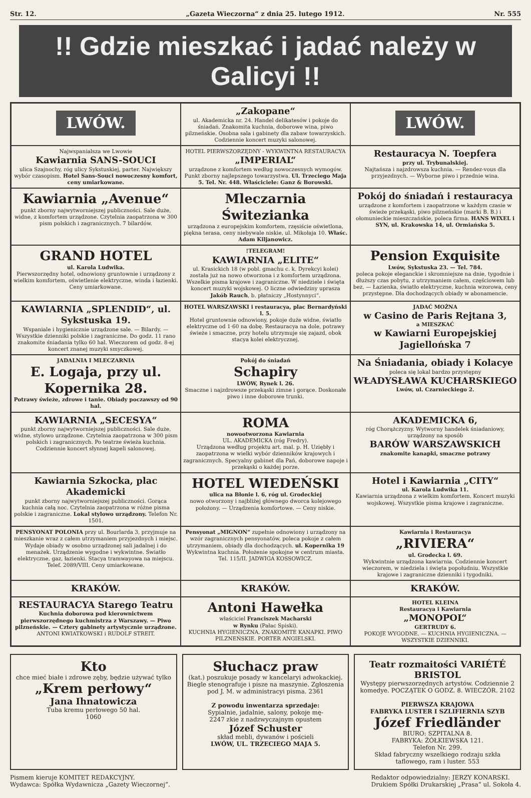Str. 12. „Gazeta Wieczorna“ z dnia 25. lutego 1912. Nr. 555
!! Gdzie mieszkać i jadać należy w Galicyi !!
| LWÓW. | „Zakopane“ ul. Akademicka nr. 24. Handel delikatesów i pokoje do śniadań. Znakomita kuchnia, doborowe wina, piwo pilzneńskie. Osobna sala i gabinety dla zabaw towarzyskich. Codziennie koncert muzyki salonowej. | LWÓW. |
| Najwspanialsza we Lwowie Kawiarnia SANS-SOUCI ulica Szajnochy, róg ulicy Sykstuskiej, parter. Największy wybór czasopism. Hotel Sans-Souci nowoczesny komfort, ceny umiarkowane. | HOTEL PIERWSZORZĘDNY - WYKWINTNA RESTAURACYA „IMPERIAL“ urządzone z komfortem według nowoczesnych wymogów. Punkt zborny najlepszego towarzystwa. Ul. Trzeciego Maja 5. Tel. Nr. 448. Właściciele: Ganz & Borowski. | Restauracya N. Toepfera przy ul. Trybunalskiej. Najtańsza i najzdrowsza kuchnia. — Rendez-vous dla przyjezdnych. — Wyborne piwo i przednie wina. |
| Kawiarnia „Avenue“ punkt zborny najwytworniejszej publiczności. Sale duże, widne, z komfortem urządzone. Czytelnia zaopatrzona w 300 pism polskich i zagranicznych. 7 bilardów. | Mleczarnia Świtezianka urządzona z europejskim komfortem, rzęsiście oświetlona, piękna terasa, ceny niebywale niskie, ul. Mikołaja 10. Właśc. Adam Kiljanowicz. | Pokój do śniadań i restauracya urządzone z komfortem i zaopatrzone w każdym czasie w świeże przekąski, piwo pilzneńskie (marki B. B.) i ołomunieckie mieszczańskie, poleca firma. HANS WIXEL i SYN, ul. Krakowska 14, ul. Ormiańska 5. |
| GRAND HOTEL ul. Karola Ludwika. Pierwszorzędny hotel, odnowiony gruntownie i urządzony z wielkim komfortem, oświetlenie elektryczne, winda i łazienki. Ceny umiarkowane. | !TELEGRAM! KAWIARNIA „ELITE“ ul. Krasickich 18 (w pobl. gmachu c. k. Dyrekcyi kolei) została już na nowo otworzona i z komfortem urządzona. Wszelkie pisma krajowe i zagraniczne. W niedziele i święta koncert muzyki wojskowej. O liczne odwiedziny uprasza Jakób Rauch , b. płatniczy „Hostynnyci“. | Pension Exquisite Lwów, Sykstuska 23. — Tel. 784. poleca pokoje eleganckie i skromniejsze na dnie, tygodnie i dłuższy czas pobytu, z utrzymaniem całem, częściowem lub bez. — Łazienka, światło elektryczne, kuchnia wzorowa, ceny przystępne. Dla dochodzących obiady w abonamencie. |
| KAWIARNIA „SPLENDID“, ul. Sykstuska 19. Wspaniale i hygienicznie urządzone sale. — Bilardy. — Wszystkie dzienniki polskie i zagraniczne. Do godz. 11 rano znakomite śniadania tylko 60 hal. Wieczorem od godz. 8-ej koncert znanej muzyki smyczkowej. | HOTEL WARSZAWSKI i restauracya, plac Bernardyński l. 5. Hotel gruntownie odnowiony, pokoje duże widne, światło elektryczne od 1·60 na dobę. Restauracya na dole, potrawy świeże i smaczne, przy hotelu utrzymuje się zajazd, obok stacya kolei elektrycznej. | JADAĆ MOŻNA w Casino de Paris Rejtana 3, a MIESZKAĆ w Kawiarni Europejskiej Jagiellońska 7 |
| JADALNIA I MLECZARNIA E. Logaja, przy ul. Kopernika 28. Potrawy świeże, zdrowe i tanie. Obiady poczawszy od 90 hal. | Pokój do śniadań Schapiry LWÓW, Rynek l. 26. Smaczne i najzdrowsze przekąski zimne i gorące. Doskonałe piwo i inne doborowe trunki. | Na Śniadania, obiady i Kolacye poleca się lokal bardzo przystępny WŁADYSŁAWA KUCHARSKIEGO Lwów, ul. Czarnieckiego 2. |
| KAWIARNIA „SECESYA“ punkt zborny najwytworniejszej publiczności. Sale duże, widne, stylowo urządzone. Czytelnia zaopatrzona w 300 pism polskich i zagranicznych. Po teatrze świeża kuchnia. Codziennie koncert słynnej kapeli salonowej. | ROMA nowootworzona Kawiarnia UL. AKADEMICKA (róg Fredry). Urządzona według projektu art. mal. p. H. Uziębły i zaopatrzona w wielki wybór dzienników krajowych i zagranicznych. Specyalny gabinet dla Pań, doborowe napoje i przekąski o każdej porze. | AKADEMICKA 6, róg Chorążczyzny. Wytworny handelek śniadaniowy, urządzony na sposób BARÓW WARSZAWSKICH znakomite kanapki, smaczne potrawy |
| Kawiarnia Szkocka, plac Akademicki punkt zborny najwytworniejszej publiczności. Gorąca kuchnia całą noc. Czytelnia zaopatrzona w różne pisma polskie i zagraniczne. Lokal stylowo urządzony. Telefon Nr. 1501. | HOTEL WIEDEŃSKI ulica na Błonie l. 6, róg ul. Grodeckiej nowo otworzony i najbliżej głównego dworca kolejowego położony. — Urządzenia komfortowe. — Ceny niskie. | Hotel i Kawiarnia „CITY“ ul. Karola Ludwika 11. Kawiarnia urządzona z wielkim komfortem. Koncert muzyki wojskowej. Wszystkie pisma krajowe i zagraniczne. |
| PENSYONAT POLONIA przy ul. Bourlarda 3, przyjmuje na mieszkanie wraz z całem utrzymaniem przyjezdnych i miejsc. Wydaje obiady w osobno urządzonej sali jadalnej i do menażek. Urządzenie wygodne i wykwintne. Światło elektryczne, gaz, łazienki. Stacya tramwayowa na miejscu. Telef. 2089/VIII. Ceny umiarkowane. | Pensyonat „MIGNON“ zupełnie odnowiony i urządzony na wzór zagranicznych pensyonatów, poleca pokoje z całem utrzymaniem, obiady dla dochodzących. ul. Kopernika 19 Wykwintna kuchnia. Położenie spokojne w centrum miasta. Tel. 115/II. JADWIGA KOSSOWICZ. | Kawiarnia i Restauracya „RIVIERA“ ul. Grodecka l. 69. Wykwintnie urządzona kawiarnia. Codziennie koncert wieczorem, w niedziela i święta popołudniu. Wszystkie krajowe i zagraniczne dzienniki i tygodniki. |
| KRAKÓW. | KRAKÓW. | KRAKÓW. |
| RESTAURACYA Starego Teatru Kuchnia doborowa pod kierownictwem pierwszorzędnego kuchmistrza z Warszawy. — Piwo pilzneńskie. — Cztery gabinety artystycznie urządzone. ANTONI KWIATKOWSKI i RUDOLF STREIT. | Antoni Hawełka właściciel Franciszek Macharski w Rynku (Pałac Spiski). KUCHNIA HYGIENICZNA. ZNAKOMITE KANAPKI. PIWO PILZNEŃSKIE. PORTER ANGIELSKI. | HOTEL KLEINA Restauracya i Kawiarnia „MONOPOL“ GERTRUDY 6. POKOJE WYGODNE. — KUCHNIA HYGIENICZNA. — WSZYSTKIE DZIENNIKI. |
Kto
chce mieć białe i zdrowe zęby, będzie używać tylko
„Krem perłowy“Jana Ihnatowicza
Tuba kremu perłowego 50 hal.
1060
Słuchacz praw
(kat.) poszukuje posady w kancelaryi adwokackiej. Biegle stenografuje i pisze na maszynie. Zgłoszenia pod J. M. w administracyi pisma. 2361
Z powodu inwentarza sprzedaje:
Sypialnie, jadalnie, salony, pokoje mę-
2247 zkie z nadzwyczajnym opustem
Józef Schuster
skład mebli, dywanów i pościeli
LWÓW, UL. TRZECIEGO MAJA 5.
Teatr rozmaitości VARIÉTÉ BRISTOL
Występy pierwszorzędnych artystów. Codziennie 2 komedye. POCZĄTEK O GODZ. 8. WIECZÓR. 2102
PIERWSZA KRAJOWA
FABRYKA LUSTER I SZLIFIERNIA SZYB
Józef Friedländer
BIURO: SZPITALNA 8.
FABRYKA: ŻÓŁKIEWSKA 121.
Telefon Nr. 299.
Skład fabryczny wszelkiego rodzaju szkła taflowego, ram i luster. 553
Pismem kieruje KOMITET REDAKCYJNY.
Wydawca: Spółka Wydawnicza „Gazety Wieczornej“. Redaktor odpowiedzialny: JERZY KONARSKI.
Drukiem Spółki Drukarskiej „Prasa“ ul. Sokoła 4.